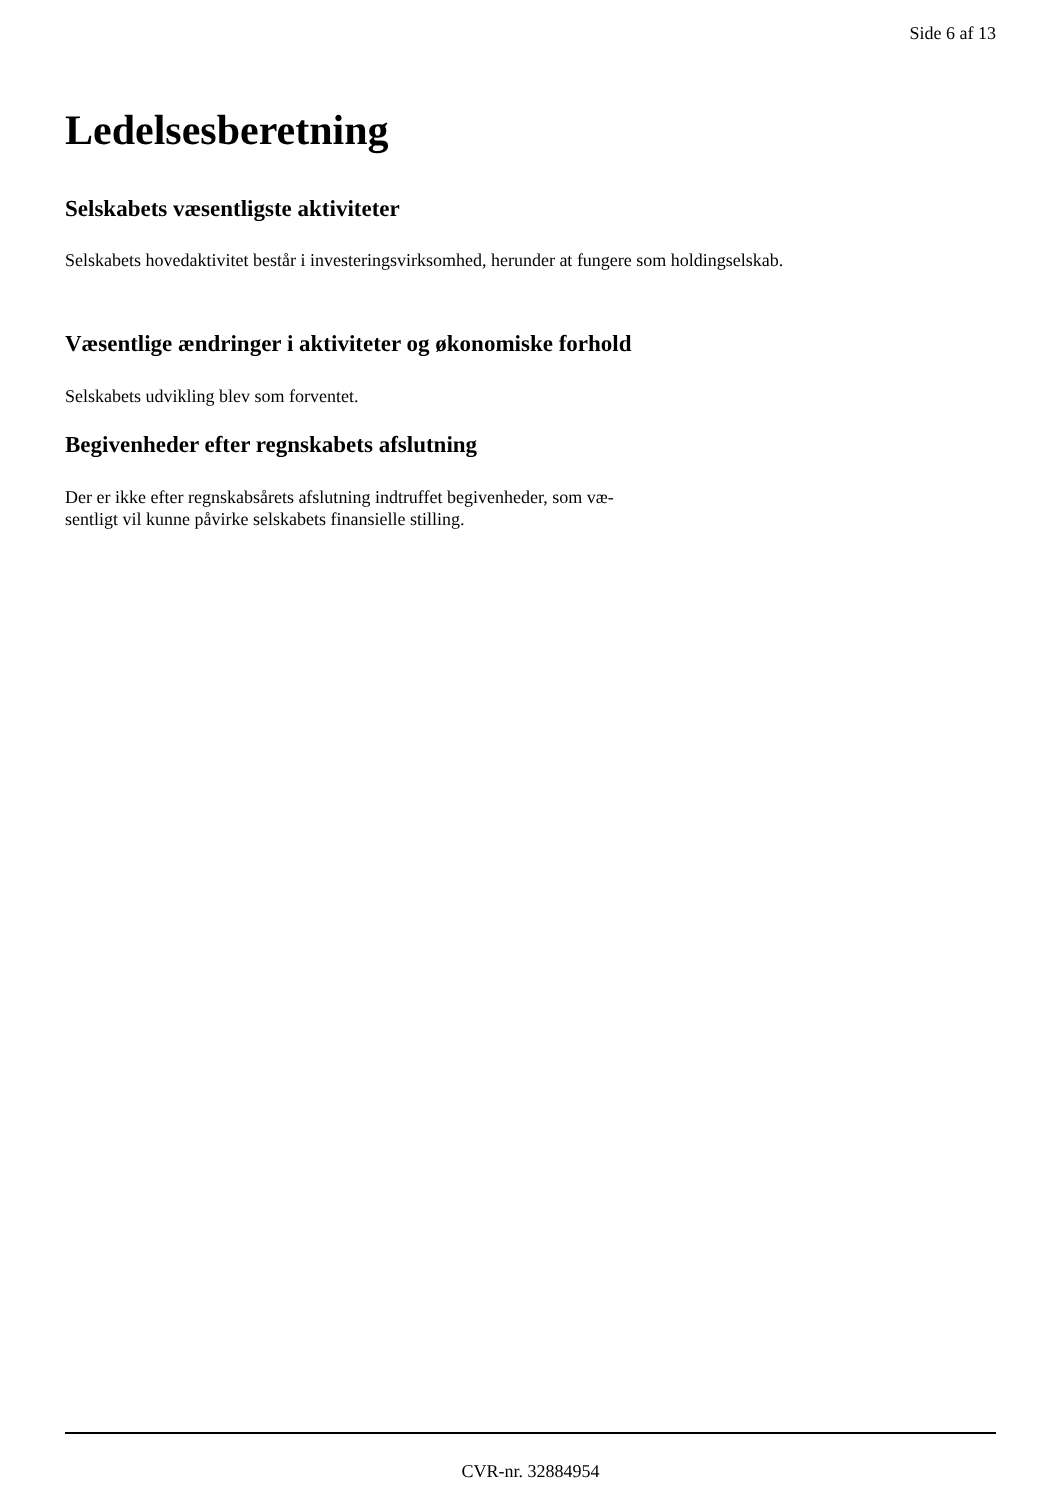Side 6 af 13
Ledelsesberetning
Selskabets væsentligste aktiviteter
Selskabets hovedaktivitet består i investeringsvirksomhed, herunder at fungere som holdingselskab.
Væsentlige ændringer i aktiviteter og økonomiske forhold
Selskabets udvikling blev som forventet.
Begivenheder efter regnskabets afslutning
Der er ikke efter regnskabsårets afslutning indtruffet begivenheder, som væ-
sentligt vil kunne påvirke selskabets finansielle stilling.
CVR-nr. 32884954